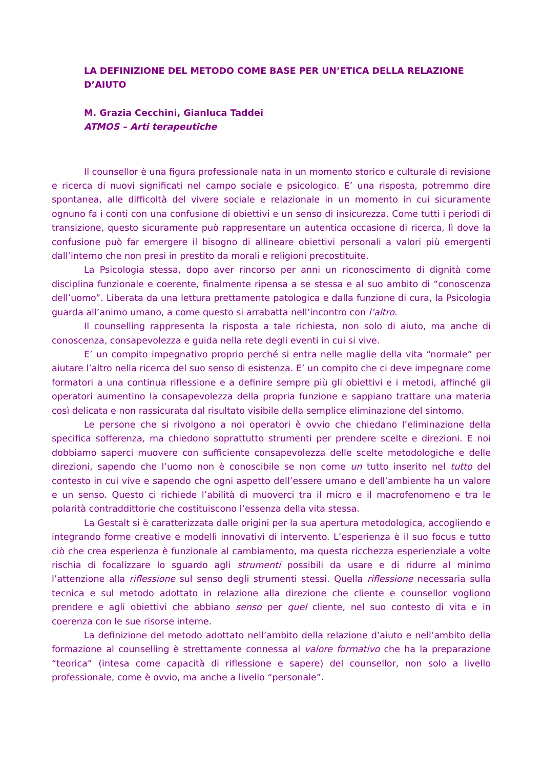LA DEFINIZIONE DEL METODO COME BASE PER UN’ETICA DELLA RELAZIONE D’AIUTO
M. Grazia Cecchini, Gianluca Taddei
ATMOS – Arti terapeutiche
Il counsellor è una figura professionale nata in un momento storico e culturale di revisione e ricerca di nuovi significati nel campo sociale e psicologico. E’ una risposta, potremmo dire spontanea, alle difficoltà del vivere sociale e relazionale in un momento in cui sicuramente ognuno fa i conti con una confusione di obiettivi e un senso di insicurezza. Come tutti i periodi di transizione, questo sicuramente può rappresentare un autentica occasione di ricerca, lì dove la confusione può far emergere il bisogno di allineare obiettivi personali a valori più emergenti dall’interno che non presi in prestito da morali e religioni precostituite.
La Psicologia stessa, dopo aver rincorso per anni un riconoscimento di dignità come disciplina funzionale e coerente, finalmente ripensa a se stessa e al suo ambito di “conoscenza dell’uomo”. Liberata da una lettura prettamente patologica e dalla funzione di cura, la Psicologia guarda all’animo umano, a come questo si arrabatta nell’incontro con l’altro.
Il counselling rappresenta la risposta a tale richiesta, non solo di aiuto, ma anche di conoscenza, consapevolezza e guida nella rete degli eventi in cui si vive.
E’ un compito impegnativo proprio perché si entra nelle maglie della vita “normale” per aiutare l’altro nella ricerca del suo senso di esistenza. E’ un compito che ci deve impegnare come formatori a una continua riflessione e a definire sempre più gli obiettivi e i metodi, affinché gli operatori aumentino la consapevolezza della propria funzione e sappiano trattare una materia così delicata e non rassicurata dal risultato visibile della semplice eliminazione del sintomo.
Le persone che si rivolgono a noi operatori è ovvio che chiedano l’eliminazione della specifica sofferenza, ma chiedono soprattutto strumenti per prendere scelte e direzioni. E noi dobbiamo saperci muovere con sufficiente consapevolezza delle scelte metodologiche e delle direzioni, sapendo che l’uomo non è conoscibile se non come un tutto inserito nel tutto del contesto in cui vive e sapendo che ogni aspetto dell’essere umano e dell’ambiente ha un valore e un senso. Questo ci richiede l’abilità di muoverci tra il micro e il macrofenomeno e tra le polarità contraddittorie che costituiscono l’essenza della vita stessa.
La Gestalt si è caratterizzata dalle origini per la sua apertura metodologica, accogliendo e integrando forme creative e modelli innovativi di intervento. L’esperienza è il suo focus e tutto ciò che crea esperienza è funzionale al cambiamento, ma questa ricchezza esperienziale a volte rischia di focalizzare lo sguardo agli strumenti possibili da usare e di ridurre al minimo l’attenzione alla riflessione sul senso degli strumenti stessi. Quella riflessione necessaria sulla tecnica e sul metodo adottato in relazione alla direzione che cliente e counsellor vogliono prendere e agli obiettivi che abbiano senso per quel cliente, nel suo contesto di vita e in coerenza con le sue risorse interne.
La definizione del metodo adottato nell’ambito della relazione d’aiuto e nell’ambito della formazione al counselling è strettamente connessa al valore formativo che ha la preparazione “teorica” (intesa come capacità di riflessione e sapere) del counsellor, non solo a livello professionale, come è ovvio, ma anche a livello “personale”.